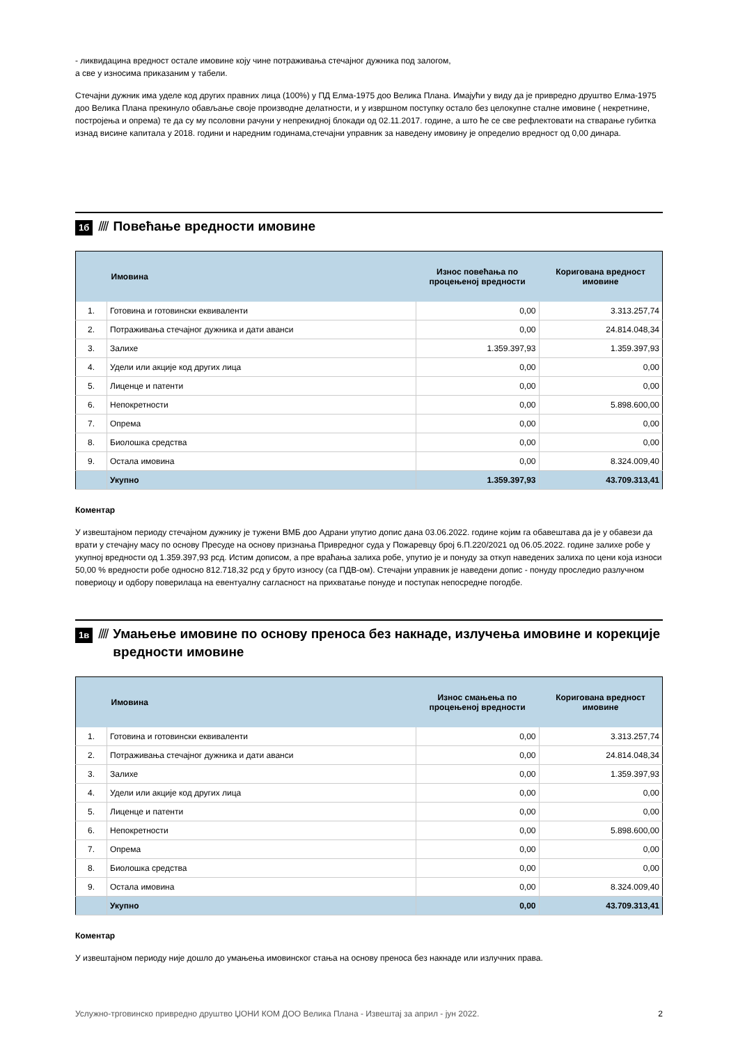- ликвидацина вредност остале имовине коју чине потраживања стечајног дужника под залогом,
а све у износима приказаним у табели.
Стечајни дужник има уделе код других правних лица (100%) у ПД Елма-1975 доо Велика Плана. Имајући у виду да је привредно друштво Елма-1975 доо Велика Плана прекинуло обављање своје производне делатности, и у извршном поступку остало без целокупне сталне имовине ( некретнине, постројења и опрема) те да су му псоловни рачуни у непрекидној блокади од 02.11.2017. године, а што ће се све рефлектовати на стварање губитка изнад висине капитала у 2018. години и наредним годинама,стечајни управник за наведену имовину је определио вредност од 0,00 динара.
1б //// Повећање вредности имовине
| | Имовина | Износ повећања по процењеној вредности | Коригована вредност имовине |
| --- | --- | --- | --- |
| 1. | Готовина и готовински еквиваленти | 0,00 | 3.313.257,74 |
| 2. | Потраживања стечајног дужника и дати аванси | 0,00 | 24.814.048,34 |
| 3. | Залихе | 1.359.397,93 | 1.359.397,93 |
| 4. | Удели или акције код других лица | 0,00 | 0,00 |
| 5. | Лиценце и патенти | 0,00 | 0,00 |
| 6. | Непокретности | 0,00 | 5.898.600,00 |
| 7. | Опрема | 0,00 | 0,00 |
| 8. | Биолошка средства | 0,00 | 0,00 |
| 9. | Остала имовина | 0,00 | 8.324.009,40 |
| | Укупно | 1.359.397,93 | 43.709.313,41 |
Коментар
У извештајном периоду стечајном дужнику је тужени ВМБ доо Адрани упутио допис дана 03.06.2022. године којим га обавештава да је у обавези да врати у стечајну масу по основу Пресуде на основу признања Привредног суда у Пожаревцу број 6.П.220/2021 од 06.05.2022. године залихе робе у укупној вредности од 1.359.397,93 рсд. Истим дописом, а пре враћања залиха робе, упутио је и понуду за откуп наведених залиха по цени која износи 50,00 % вредности робе односно 812.718,32 рсд у бруто износу (са ПДВ-ом). Стечајни управник је наведени допис - понуду проследио разлучном повериоцу и одбору поверилаца на евентуалну сагласност на прихватање понуде и поступак непосредне погодбе.
1в //// Умањење имовине по основу преноса без накнаде, излучења имовине и корекције вредности имовине
| | Имовина | Износ смањења по процењеној вредности | Коригована вредност имовине |
| --- | --- | --- | --- |
| 1. | Готовина и готовински еквиваленти | 0,00 | 3.313.257,74 |
| 2. | Потраживања стечајног дужника и дати аванси | 0,00 | 24.814.048,34 |
| 3. | Залихе | 0,00 | 1.359.397,93 |
| 4. | Удели или акције код других лица | 0,00 | 0,00 |
| 5. | Лиценце и патенти | 0,00 | 0,00 |
| 6. | Непокретности | 0,00 | 5.898.600,00 |
| 7. | Опрема | 0,00 | 0,00 |
| 8. | Биолошка средства | 0,00 | 0,00 |
| 9. | Остала имовина | 0,00 | 8.324.009,40 |
| | Укупно | 0,00 | 43.709.313,41 |
Коментар
У извештајном периоду није дошло до умањења имовинског стања на основу преноса без накнаде или излучних права.
Услужно-трговинско привредно друштво ЏОНИ КОМ ДОО Велика Плана - Извештај за април - јун 2022. 2